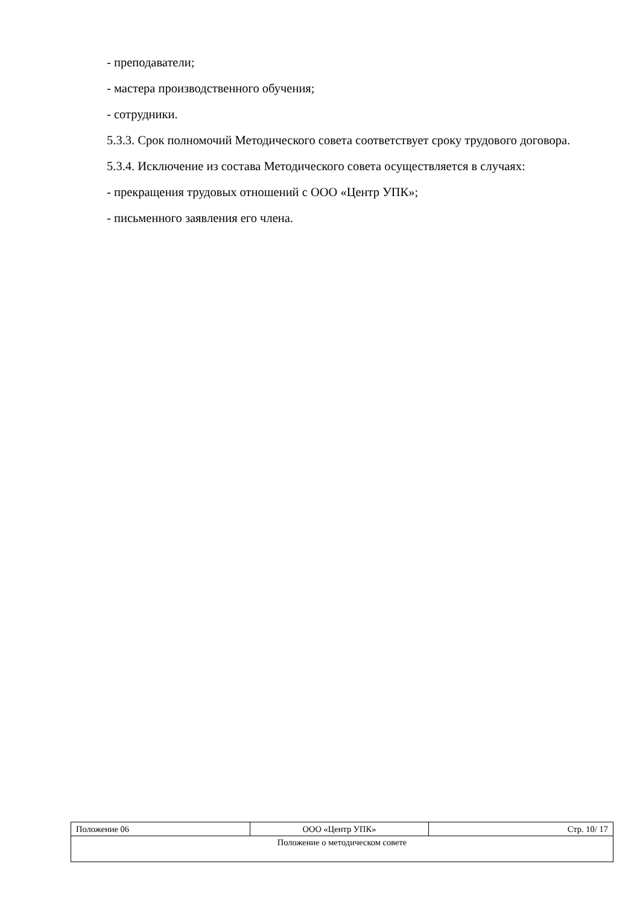- преподаватели;
- мастера производственного обучения;
- сотрудники.
5.3.3. Срок полномочий Методического совета соответствует сроку трудового договора.
5.3.4. Исключение из состава Методического совета осуществляется в случаях:
- прекращения трудовых отношений с ООО «Центр УПК»;
- письменного заявления его члена.
| Положение 06 | ООО «Центр УПК» | Стр. 10/ 17 |
| Положение о методическом совете | | |